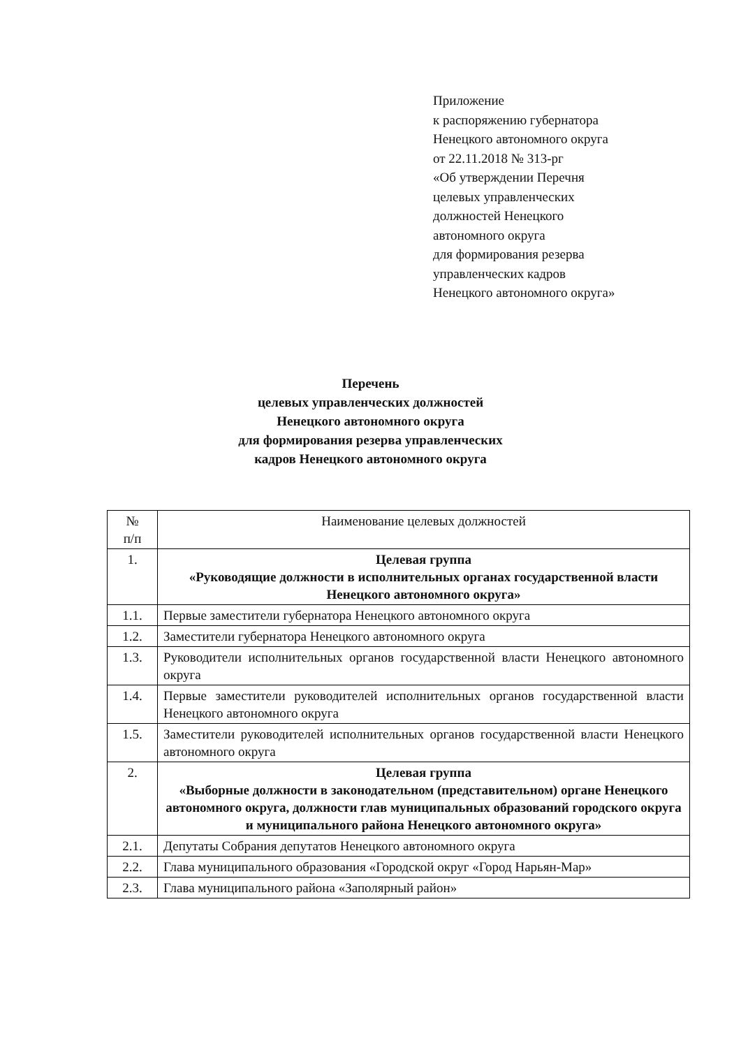Приложение
к распоряжению губернатора
Ненецкого автономного округа
от 22.11.2018 № 313-рг
«Об утверждении Перечня
целевых управленческих
должностей Ненецкого
автономного округа
для формирования резерва
управленческих кадров
Ненецкого автономного округа»
Перечень
целевых управленческих должностей
Ненецкого автономного округа
для формирования резерва управленческих
кадров Ненецкого автономного округа
| № п/п | Наименование целевых должностей |
| --- | --- |
| 1. | Целевая группа «Руководящие должности в исполнительных органах государственной власти Ненецкого автономного округа» |
| 1.1. | Первые заместители губернатора Ненецкого автономного округа |
| 1.2. | Заместители губернатора Ненецкого автономного округа |
| 1.3. | Руководители исполнительных органов государственной власти Ненецкого автономного округа |
| 1.4. | Первые заместители руководителей исполнительных органов государственной власти Ненецкого автономного округа |
| 1.5. | Заместители руководителей исполнительных органов государственной власти Ненецкого автономного округа |
| 2. | Целевая группа «Выборные должности в законодательном (представительном) органе Ненецкого автономного округа, должности глав муниципальных образований городского округа и муниципального района Ненецкого автономного округа» |
| 2.1. | Депутаты Собрания депутатов Ненецкого автономного округа |
| 2.2. | Глава муниципального образования «Городской округ «Город Нарьян-Мар» |
| 2.3. | Глава муниципального района «Заполярный район» |